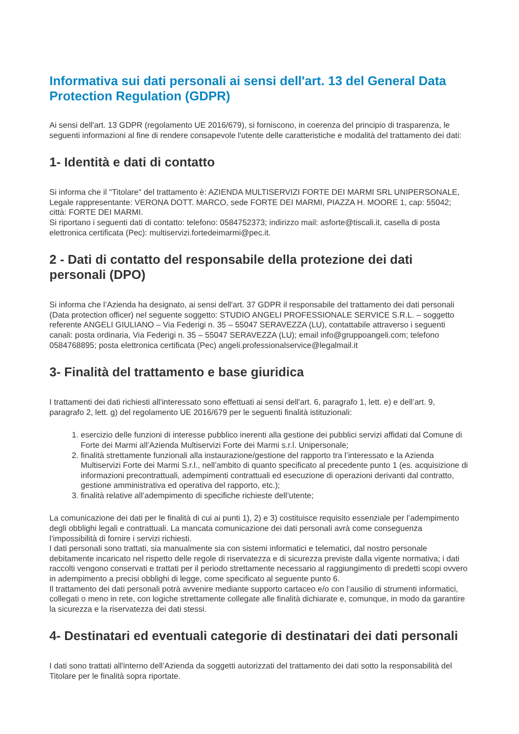Informativa sui dati personali ai sensi dell'art. 13 del General Data Protection Regulation (GDPR)
Ai sensi dell'art. 13 GDPR (regolamento UE 2016/679), si forniscono, in coerenza del principio di trasparenza, le seguenti informazioni al fine di rendere consapevole l'utente delle caratteristiche e modalità del trattamento dei dati:
1- Identità e dati di contatto
Si informa che il "Titolare" del trattamento è: AZIENDA MULTISERVIZI FORTE DEI MARMI SRL UNIPERSONALE, Legale rappresentante: VERONA DOTT. MARCO, sede FORTE DEI MARMI, PIAZZA H. MOORE 1, cap: 55042; città: FORTE DEI MARMI.
Si riportano i seguenti dati di contatto: telefono: 0584752373; indirizzo mail: asforte@tiscali.it, casella di posta elettronica certificata (Pec): multiservizi.fortedeimarmi@pec.it.
2 - Dati di contatto del responsabile della protezione dei dati personali (DPO)
Si informa che l’Azienda ha designato, ai sensi dell'art. 37 GDPR il responsabile del trattamento dei dati personali (Data protection officer) nel seguente soggetto: STUDIO ANGELI PROFESSIONALE SERVICE S.R.L. – soggetto referente ANGELI GIULIANO – Via Federigi n. 35 – 55047 SERAVEZZA (LU), contattabile attraverso i seguenti canali: posta ordinaria, Via Federigi n. 35 – 55047 SERAVEZZA (LU); email info@gruppoangeli.com; telefono 0584768895; posta elettronica certificata (Pec) angeli.professionalservice@legalmail.it
3- Finalità del trattamento e base giuridica
I trattamenti dei dati richiesti all'interessato sono effettuati ai sensi dell'art. 6, paragrafo 1, lett. e) e dell’art. 9, paragrafo 2, lett. g) del regolamento UE 2016/679 per le seguenti finalità istituzionali:
1. esercizio delle funzioni di interesse pubblico inerenti alla gestione dei pubblici servizi affidati dal Comune di Forte dei Marmi all’Azienda Multiservizi Forte dei Marmi s.r.l. Unipersonale;
2. finalità strettamente funzionali alla instaurazione/gestione del rapporto tra l’interessato e la Azienda Multiservizi Forte dei Marmi S.r.l., nell’ambito di quanto specificato al precedente punto 1 (es. acquisizione di informazioni precontrattuali, adempimenti contrattuali ed esecuzione di operazioni derivanti dal contratto, gestione amministrativa ed operativa del rapporto, etc.);
3. finalità relative all’adempimento di specifiche richieste dell’utente;
La comunicazione dei dati per le finalità di cui ai punti 1), 2) e 3) costituisce requisito essenziale per l’adempimento degli obblighi legali e contrattuali. La mancata comunicazione dei dati personali avrà come conseguenza l’impossibilità di fornire i servizi richiesti.
I dati personali sono trattati, sia manualmente sia con sistemi informatici e telematici, dal nostro personale debitamente incaricato nel rispetto delle regole di riservatezza e di sicurezza previste dalla vigente normativa; i dati raccolti vengono conservati e trattati per il periodo strettamente necessario al raggiungimento di predetti scopi ovvero in adempimento a precisi obblighi di legge, come specificato al seguente punto 6.
Il trattamento dei dati personali potrà avvenire mediante supporto cartaceo e/o con l’ausilio di strumenti informatici, collegati o meno in rete, con logiche strettamente collegate alle finalità dichiarate e, comunque, in modo da garantire la sicurezza e la riservatezza dei dati stessi.
4- Destinatari ed eventuali categorie di destinatari dei dati personali
I dati sono trattati all'interno dell’Azienda da soggetti autorizzati del trattamento dei dati sotto la responsabilità del Titolare per le finalità sopra riportate.